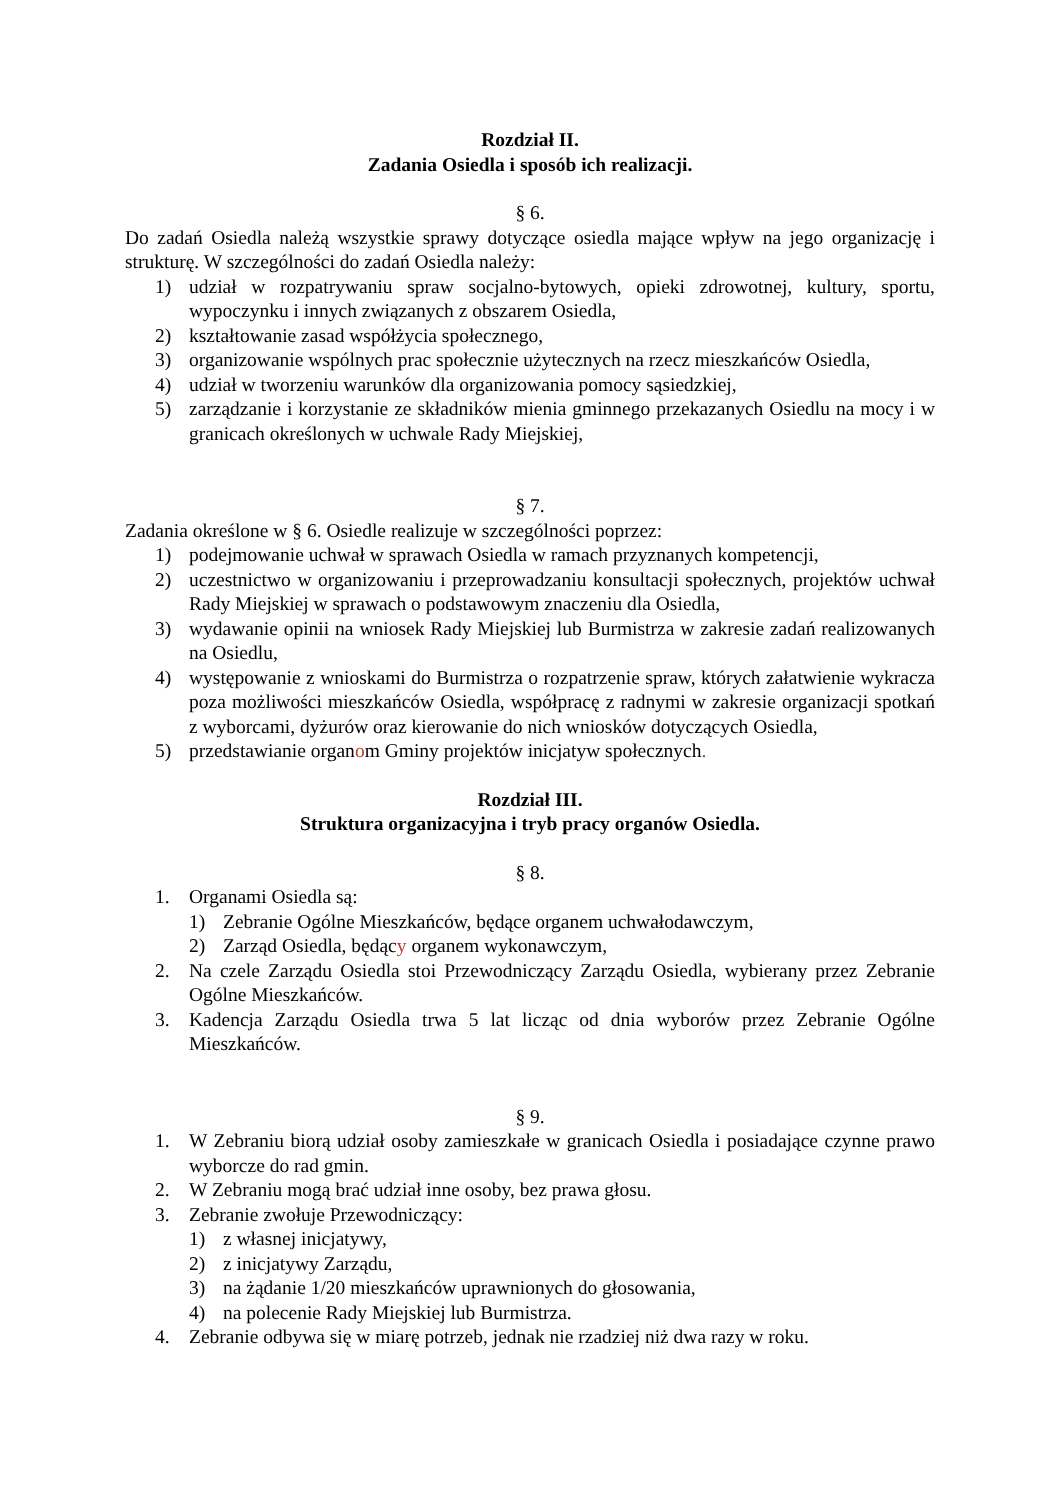Rozdział II.
Zadania Osiedla i sposób ich realizacji.
§ 6.
Do zadań Osiedla należą wszystkie sprawy dotyczące osiedla mające wpływ na jego organizację i strukturę. W szczególności do zadań Osiedla należy:
1) udział w rozpatrywaniu spraw socjalno-bytowych, opieki zdrowotnej, kultury, sportu, wypoczynku i innych związanych z obszarem Osiedla,
2) kształtowanie zasad współżycia społecznego,
3) organizowanie wspólnych prac społecznie użytecznych na rzecz mieszkańców Osiedla,
4) udział w tworzeniu warunków dla organizowania pomocy sąsiedzkiej,
5) zarządzanie i korzystanie ze składników mienia gminnego przekazanych Osiedlu na mocy i w granicach określonych w uchwale Rady Miejskiej,
§ 7.
Zadania określone w § 6. Osiedle realizuje w szczególności poprzez:
1) podejmowanie uchwał w sprawach Osiedla w ramach przyznanych kompetencji,
2) uczestnictwo w organizowaniu i przeprowadzaniu konsultacji społecznych, projektów uchwał Rady Miejskiej w sprawach o podstawowym znaczeniu dla Osiedla,
3) wydawanie opinii na wniosek Rady Miejskiej lub Burmistrza w zakresie zadań realizowanych na Osiedlu,
4) występowanie z wnioskami do Burmistrza o rozpatrzenie spraw, których załatwienie wykracza poza możliwości mieszkańców Osiedla, współpracę z radnymi w zakresie organizacji spotkań z wyborcami, dyżurów oraz kierowanie do nich wniosków dotyczących Osiedla,
5) przedstawianie organom Gminy projektów inicjatyw społecznych.
Rozdział III.
Struktura organizacyjna i tryb pracy organów Osiedla.
§ 8.
1. Organami Osiedla są:
1) Zebranie Ogólne Mieszkańców, będące organem uchwałodawczym,
2) Zarząd Osiedla, będący organem wykonawczym,
2. Na czele Zarządu Osiedla stoi Przewodniczący Zarządu Osiedla, wybierany przez Zebranie Ogólne Mieszkańców.
3. Kadencja Zarządu Osiedla trwa 5 lat licząc od dnia wyborów przez Zebranie Ogólne Mieszkańców.
§ 9.
1. W Zebraniu biorą udział osoby zamieszkałe w granicach Osiedla i posiadające czynne prawo wyborcze do rad gmin.
2. W Zebraniu mogą brać udział inne osoby, bez prawa głosu.
3. Zebranie zwołuje Przewodniczący:
1) z własnej inicjatywy,
2) z inicjatywy Zarządu,
3) na żądanie 1/20 mieszkańców uprawnionych do głosowania,
4) na polecenie Rady Miejskiej lub Burmistrza.
4. Zebranie odbywa się w miarę potrzeb, jednak nie rzadziej niż dwa razy w roku.